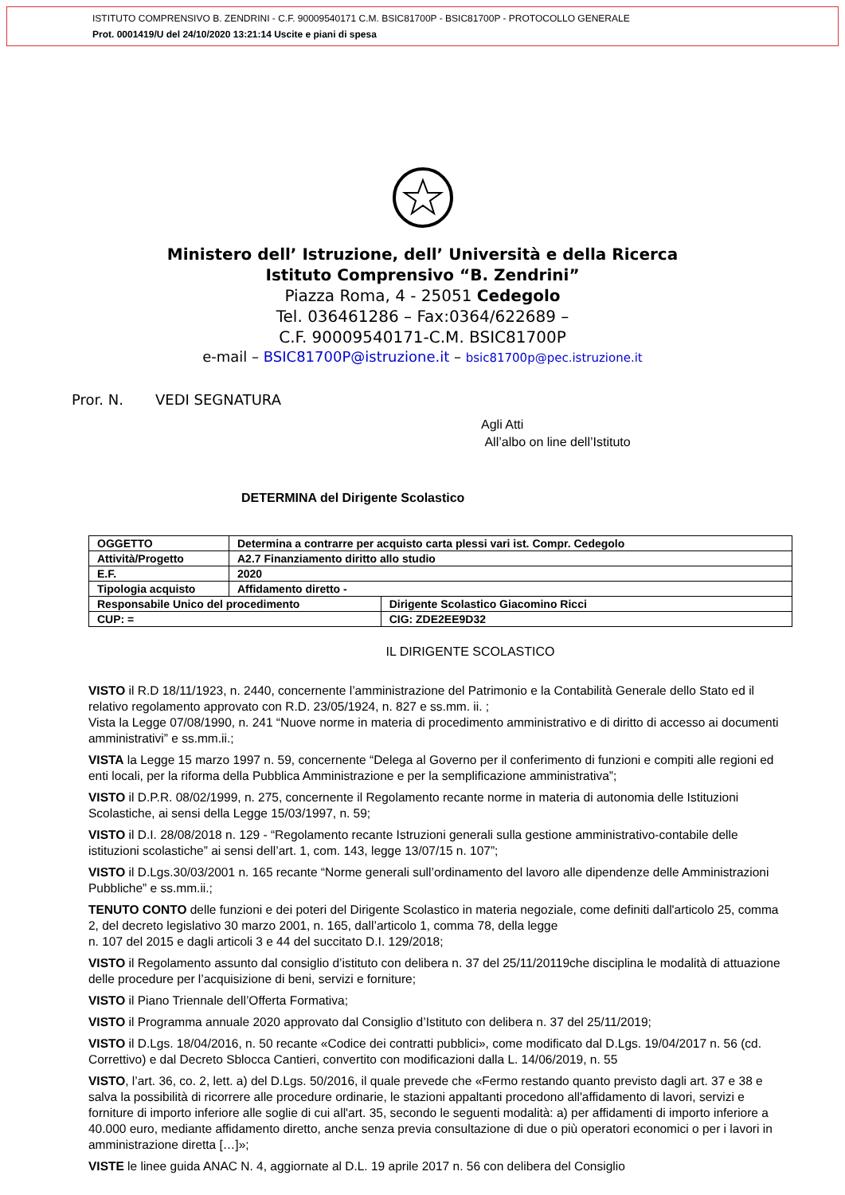ISTITUTO COMPRENSIVO B. ZENDRINI - C.F. 90009540171 C.M. BSIC81700P - BSIC81700P - PROTOCOLLO GENERALE
Prot. 0001419/U del 24/10/2020 13:21:14 Uscite e piani di spesa
Ministero dell’ Istruzione, dell’ Università e della Ricerca
Istituto Comprensivo “B. Zendrini”
Piazza Roma, 4 - 25051 Cedegolo
Tel. 036461286 – Fax:0364/622689 –
C.F. 90009540171-C.M. BSIC81700P
e-mail – BSIC81700P@istruzione.it – bsic81700p@pec.istruzione.it
Pror. N. VEDI SEGNATURA
Agli Atti
All’albo on line dell’Istituto
DETERMINA del Dirigente Scolastico
| OGGETTO | Determina a contrarre per acquisto carta plessi vari ist. Compr. Cedegolo | |
| Attività/Progetto | A2.7 Finanziamento diritto allo studio | |
| E.F. | 2020 | |
| Tipologia acquisto | Affidamento diretto - | |
| Responsabile Unico del procedimento | | Dirigente Scolastico Giacomino Ricci |
| CUP: = | | CIG: ZDE2EE9D32 |
IL DIRIGENTE SCOLASTICO
VISTO il R.D 18/11/1923, n. 2440, concernente l’amministrazione del Patrimonio e la Contabilità Generale dello Stato ed il relativo regolamento approvato con R.D. 23/05/1924, n. 827 e ss.mm. ii. ;
Vista la Legge 07/08/1990, n. 241 “Nuove norme in materia di procedimento amministrativo e di diritto di accesso ai documenti amministrativi” e ss.mm.ii.;
VISTA la Legge 15 marzo 1997 n. 59, concernente “Delega al Governo per il conferimento di funzioni e compiti alle regioni ed enti locali, per la riforma della Pubblica Amministrazione e per la semplificazione amministrativa”;
VISTO il D.P.R. 08/02/1999, n. 275, concernente il Regolamento recante norme in materia di autonomia delle Istituzioni Scolastiche, ai sensi della Legge 15/03/1997, n. 59;
VISTO il D.I. 28/08/2018 n. 129 - “Regolamento recante Istruzioni generali sulla gestione amministrativo-contabile delle istituzioni scolastiche” ai sensi dell’art. 1, com. 143, legge 13/07/15 n. 107”;
VISTO il D.Lgs.30/03/2001 n. 165 recante “Norme generali sull’ordinamento del lavoro alle dipendenze delle Amministrazioni Pubbliche” e ss.mm.ii.;
TENUTO CONTO delle funzioni e dei poteri del Dirigente Scolastico in materia negoziale, come definiti dall'articolo 25, comma 2, del decreto legislativo 30 marzo 2001, n. 165, dall’articolo 1, comma 78, della legge
n. 107 del 2015 e dagli articoli 3 e 44 del succitato D.I. 129/2018;
VISTO il Regolamento assunto dal consiglio d’istituto con delibera n. 37 del 25/11/20119che disciplina le modalità di attuazione delle procedure per l’acquisizione di beni, servizi e forniture;
VISTO il Piano Triennale dell’Offerta Formativa;
VISTO il Programma annuale 2020 approvato dal Consiglio d’Istituto con delibera n. 37 del 25/11/2019;
VISTO il D.Lgs. 18/04/2016, n. 50 recante «Codice dei contratti pubblici», come modificato dal D.Lgs. 19/04/2017 n. 56 (cd. Correttivo) e dal Decreto Sblocca Cantieri, convertito con modificazioni dalla L. 14/06/2019, n. 55
VISTO, l’art. 36, co. 2, lett. a) del D.Lgs. 50/2016, il quale prevede che «Fermo restando quanto previsto dagli art. 37 e 38 e salva la possibilità di ricorrere alle procedure ordinarie, le stazioni appaltanti procedono all'affidamento di lavori, servizi e forniture di importo inferiore alle soglie di cui all'art. 35, secondo le seguenti modalità: a) per affidamenti di importo inferiore a 40.000 euro, mediante affidamento diretto, anche senza previa consultazione di due o più operatori economici o per i lavori in amministrazione diretta […]»;
VISTE le linee guida ANAC N. 4, aggiornate al D.L. 19 aprile 2017 n. 56 con delibera del Consiglio